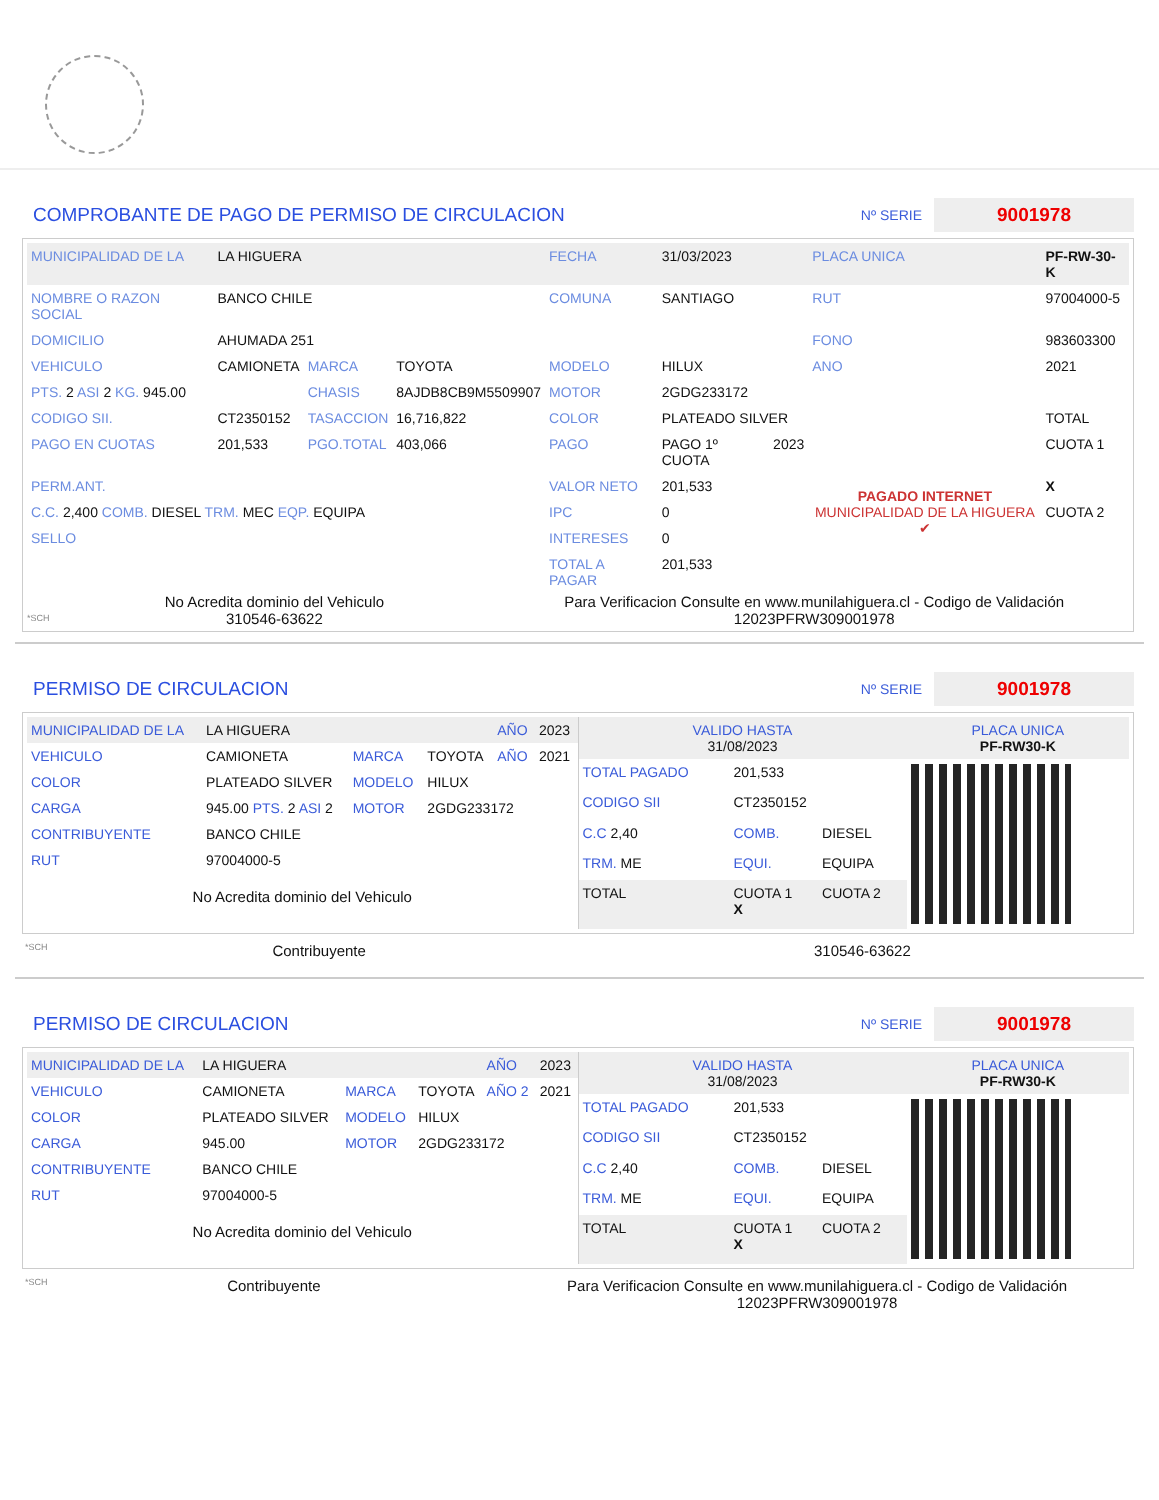COMPROBANTE DE PAGO DE PERMISO DE CIRCULACION
Nº SERIE 9001978
| MUNICIPALIDAD DE LA | LA HIGUERA | | | FECHA | 31/03/2023 | | PLACA UNICA | PF-RW-30-K |
| NOMBRE O RAZON SOCIAL | BANCO CHILE | | | COMUNA | SANTIAGO | | RUT | 97004000-5 |
| DOMICILIO | AHUMADA 251 | | | | | | FONO | 983603300 |
| VEHICULO | CAMIONETA | MARCA | TOYOTA | MODELO | HILUX | | ANO | 2021 |
| PTS. 2 ASI 2 KG. 945.00 | | CHASIS | 8AJDB8CB9M5509907 | MOTOR | 2GDG233172 | | | |
| CODIGO SII. | CT2350152 | TASACCION | 16,716,822 | COLOR | PLATEADO SILVER | | | TOTAL |
| PAGO EN CUOTAS | 201,533 | PGO.TOTAL | 403,066 | PAGO | PAGO 1º CUOTA | 2023 | PAGADO INTERNET MUNICIPALIDAD DE LA HIGUERA ✔ | CUOTA 1 |
| PERM.ANT. | | | | VALOR NETO | 201,533 | | | X |
| C.C. 2,400 COMB. DIESEL TRM. MEC EQP. EQUIPA | | | | IPC | 0 | | | CUOTA 2 |
| SELLO | | | | INTERESES | 0 | | | |
| | | | | TOTAL A PAGAR | 201,533 | | | |
*SCH
No Acredita dominio del Vehiculo
310546-63622
Para Verificacion Consulte en www.munilahiguera.cl - Codigo de Validación
12023PFRW309001978
PERMISO DE CIRCULACION
Nº SERIE 9001978
| MUNICIPALIDAD DE LA | LA HIGUERA | | | AÑO | 2023 |
| VEHICULO | CAMIONETA | MARCA | TOYOTA | AÑO | 2021 |
| COLOR | PLATEADO SILVER | MODELO | HILUX | | |
| CARGA | 945.00 PTS. 2 ASI 2 | MOTOR | 2GDG233172 | | |
| CONTRIBUYENTE | BANCO CHILE | | | | |
| RUT | 97004000-5 | | | | |
No Acredita dominio del Vehiculo
| VALIDO HASTA 31/08/2023 | | | PLACA UNICA PF-RW30-K |
| TOTAL PAGADO | 201,533 | | |
| CODIGO SII | CT2350152 | | |
| C.C 2,40 | COMB. | DIESEL | |
| TRM. ME | EQUI. | EQUIPA | |
| TOTAL | CUOTA 1 X | CUOTA 2 | |
*SCH
Contribuyente 310546-63622
PERMISO DE CIRCULACION
Nº SERIE 9001978
| MUNICIPALIDAD DE LA | LA HIGUERA | | | AÑO | 2023 |
| VEHICULO | CAMIONETA | MARCA | TOYOTA | AÑO 2 | 2021 |
| COLOR | PLATEADO SILVER | MODELO | HILUX | | |
| CARGA | 945.00 | MOTOR | 2GDG233172 | | |
| CONTRIBUYENTE | BANCO CHILE | | | | |
| RUT | 97004000-5 | | | | |
No Acredita dominio del Vehiculo
| VALIDO HASTA 31/08/2023 | | | PLACA UNICA PF-RW30-K |
| TOTAL PAGADO | 201,533 | | |
| CODIGO SII | CT2350152 | | |
| C.C 2,40 | COMB. | DIESEL | |
| TRM. ME | EQUI. | EQUIPA | |
| TOTAL | CUOTA 1 X | CUOTA 2 | |
*SCH
Contribuyente Para Verificacion Consulte en www.munilahiguera.cl - Codigo de Validación
12023PFRW309001978